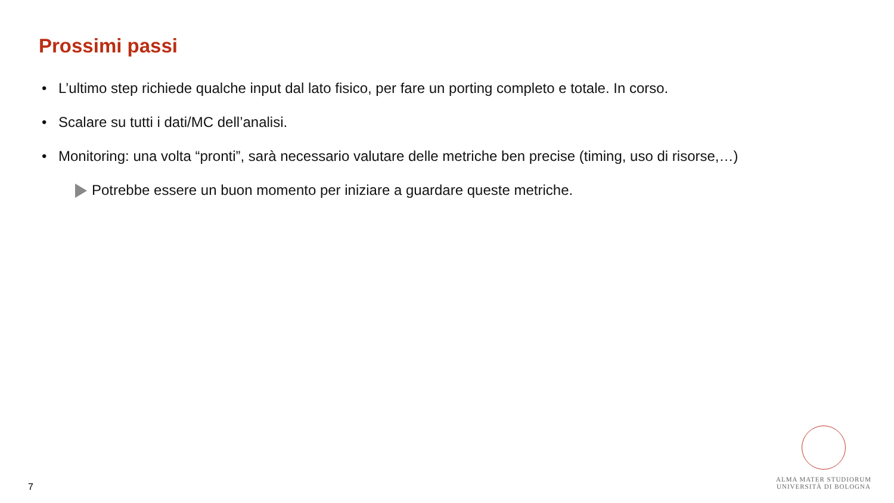Prossimi passi
• L’ultimo step richiede qualche input dal lato fisico, per fare un porting completo e totale. In corso.
• Scalare su tutti i dati/MC dell’analisi.
• Monitoring: una volta “pronti”, sarà necessario valutare delle metriche ben precise (timing, uso di risorse,…)
Potrebbe essere un buon momento per iniziare a guardare queste metriche.
7
ALMA MATER STUDIORUM
UNIVERSITÀ DI BOLOGNA